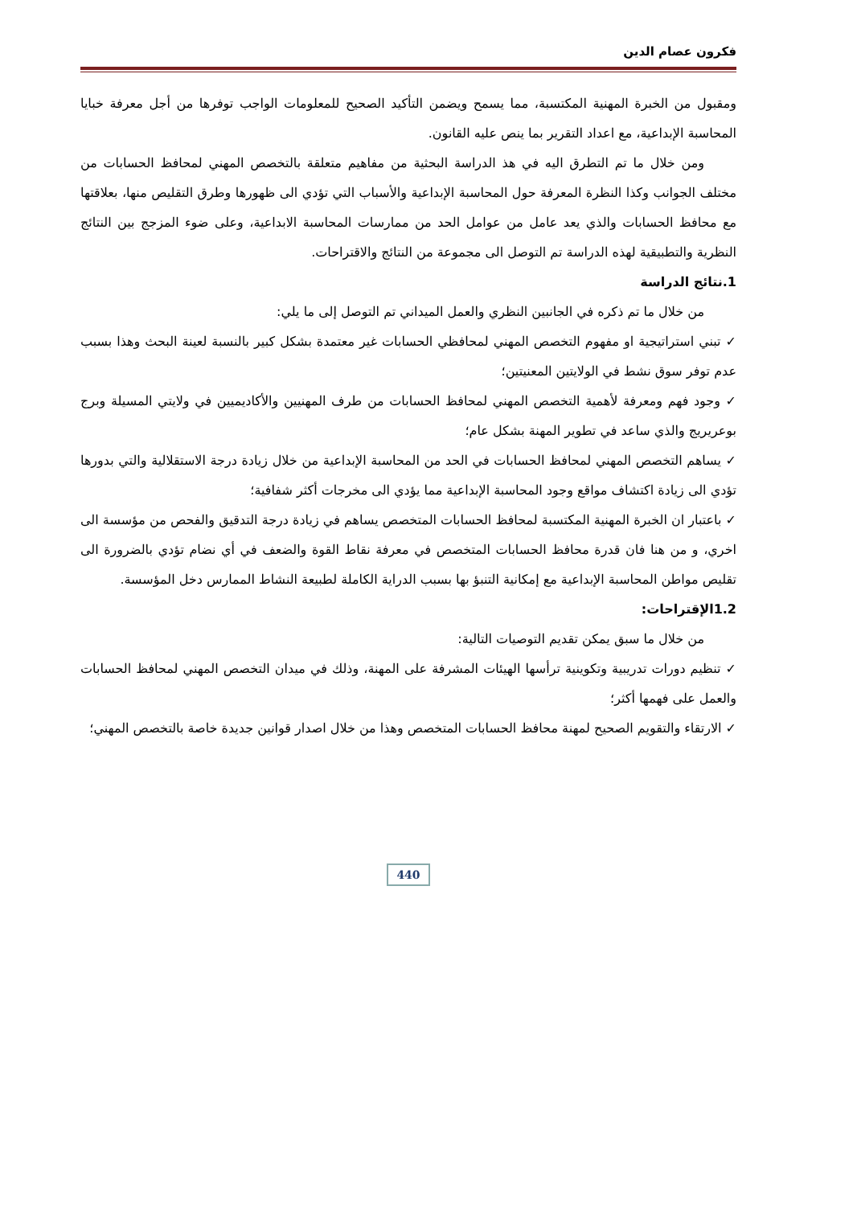فكرون عصام الدين
ومقبول من الخبرة المهنية المكتسبة، مما يسمح ويضمن التأكيد الصحيح للمعلومات الواجب توفرها من أجل معرفة خبايا المحاسبة الإبداعية، مع اعداد التقرير بما ينص عليه القانون.
ومن خلال ما تم التطرق اليه في هذ الدراسة البحثية من مفاهيم متعلقة بالتخصص المهني لمحافظ الحسابات من مختلف الجوانب وكذا النظرة المعرفة حول المحاسبة الإبداعية والأسباب التي تؤدي الى ظهورها وطرق التقليص منها، بعلاقتها مع محافظ الحسابات والذي يعد عامل من عوامل الحد من ممارسات المحاسبة الابداعية، وعلى ضوء المزجج بين النتائج النظرية والتطبيقية لهذه الدراسة تم التوصل الى مجموعة من النتائج والاقتراحات.
1.نتائج الدراسة
من خلال ما تم ذكره في الجانبين النظري والعمل الميداني تم التوصل إلى ما يلي:
✓ تبني استراتيجية او مفهوم التخصص المهني لمحافظي الحسابات غير معتمدة بشكل كبير بالنسبة لعينة البحث وهذا بسبب عدم توفر سوق نشط في الولايتين المعنيتين؛
✓ وجود فهم ومعرفة لأهمية التخصص المهني لمحافظ الحسابات من طرف المهنيين والأكاديميين في ولايتي المسيلة وبرج بوعريريج والذي ساعد في تطوير المهنة بشكل عام؛
✓ يساهم التخصص المهني لمحافظ الحسابات في الحد من المحاسبة الإبداعية من خلال زيادة درجة الاستقلالية والتي بدورها تؤدي الى زيادة اكتشاف مواقع وجود المحاسبة الإبداعية مما يؤدي الى مخرجات أكثر شفافية؛
✓ باعتبار ان الخبرة المهنية المكتسبة لمحافظ الحسابات المتخصص يساهم في زيادة درجة التدقيق والفحص من مؤسسة الى اخري، و من هنا فان قدرة محافظ الحسابات المتخصص في معرفة نقاط القوة والضعف في أي نضام تؤدي بالضرورة الى تقليص مواطن المحاسبة الإبداعية مع إمكانية التنبؤ بها بسبب الدراية الكاملة لطبيعة النشاط الممارس دخل المؤسسة.
1.2الإقتراحات:
من خلال ما سبق يمكن تقديم التوصيات التالية:
✓ تنظيم دورات تدريبية وتكوينية ترأسها الهيئات المشرفة على المهنة، وذلك في ميدان التخصص المهني لمحافظ الحسابات والعمل على فهمها أكثر؛
✓ الارتقاء والتقويم الصحيح لمهنة محافظ الحسابات المتخصص وهذا من خلال اصدار قوانين جديدة خاصة بالتخصص المهني؛
440